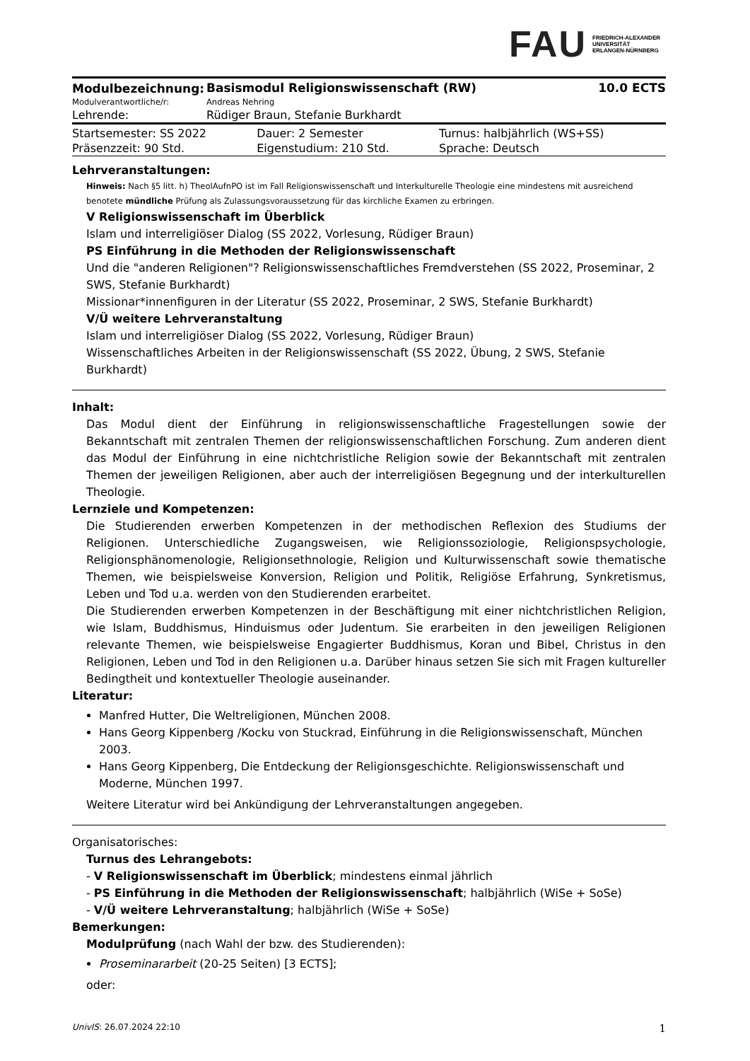FAU FRIEDRICH-ALEXANDER
UNIVERSITÄT
ERLANGEN-NÜRNBERG
| Modulbezeichnung: | Basismodul Religionswissenschaft (RW) | 10.0 ECTS |
| Modulverantwortliche/r: | Andreas Nehring | |
| Lehrende: | Rüdiger Braun, Stefanie Burkhardt | |
| Startsemester: SS 2022 | Dauer: 2 Semester | Turnus: halbjährlich (WS+SS) |
| Präsenzzeit: 90 Std. | Eigenstudium: 210 Std. | Sprache: Deutsch |
Lehrveranstaltungen:
Hinweis: Nach §5 litt. h) TheolAufnPO ist im Fall Religionswissenschaft und Interkulturelle Theologie eine mindestens mit ausreichend benotete mündliche Prüfung als Zulassungsvoraussetzung für das kirchliche Examen zu erbringen.
V Religionswissenschaft im Überblick
Islam und interreligiöser Dialog (SS 2022, Vorlesung, Rüdiger Braun)
PS Einführung in die Methoden der Religionswissenschaft
Und die "anderen Religionen"? Religionswissenschaftliches Fremdverstehen (SS 2022, Proseminar, 2 SWS, Stefanie Burkhardt)
Missionar*innenfiguren in der Literatur (SS 2022, Proseminar, 2 SWS, Stefanie Burkhardt)
V/Ü weitere Lehrveranstaltung
Islam und interreligiöser Dialog (SS 2022, Vorlesung, Rüdiger Braun)
Wissenschaftliches Arbeiten in der Religionswissenschaft (SS 2022, Übung, 2 SWS, Stefanie Burkhardt)
Inhalt:
Das Modul dient der Einführung in religionswissenschaftliche Fragestellungen sowie der Bekanntschaft mit zentralen Themen der religionswissenschaftlichen Forschung. Zum anderen dient das Modul der Einführung in eine nichtchristliche Religion sowie der Bekanntschaft mit zentralen Themen der jeweiligen Religionen, aber auch der interreligiösen Begegnung und der interkulturellen Theologie.
Lernziele und Kompetenzen:
Die Studierenden erwerben Kompetenzen in der methodischen Reflexion des Studiums der Religionen. Unterschiedliche Zugangsweisen, wie Religionssoziologie, Religionspsychologie, Religionsphänomenologie, Religionsethnologie, Religion und Kulturwissenschaft sowie thematische Themen, wie beispielsweise Konversion, Religion und Politik, Religiöse Erfahrung, Synkretismus, Leben und Tod u.a. werden von den Studierenden erarbeitet.
Die Studierenden erwerben Kompetenzen in der Beschäftigung mit einer nichtchristlichen Religion, wie Islam, Buddhismus, Hinduismus oder Judentum. Sie erarbeiten in den jeweiligen Religionen relevante Themen, wie beispielsweise Engagierter Buddhismus, Koran und Bibel, Christus in den Religionen, Leben und Tod in den Religionen u.a. Darüber hinaus setzen Sie sich mit Fragen kultureller Bedingtheit und kontextueller Theologie auseinander.
Literatur:
Manfred Hutter, Die Weltreligionen, München 2008.
Hans Georg Kippenberg /Kocku von Stuckrad, Einführung in die Religionswissenschaft, München 2003.
Hans Georg Kippenberg, Die Entdeckung der Religionsgeschichte. Religionswissenschaft und Moderne, München 1997.
Weitere Literatur wird bei Ankündigung der Lehrveranstaltungen angegeben.
Organisatorisches:
Turnus des Lehrangebots:
- V Religionswissenschaft im Überblick; mindestens einmal jährlich
- PS Einführung in die Methoden der Religionswissenschaft; halbjährlich (WiSe + SoSe)
- V/Ü weitere Lehrveranstaltung; halbjährlich (WiSe + SoSe)
Bemerkungen:
Modulprüfung (nach Wahl der bzw. des Studierenden):
Proseminararbeit (20-25 Seiten) [3 ECTS];
oder:
UnivIS: 26.07.2024 22:10 1